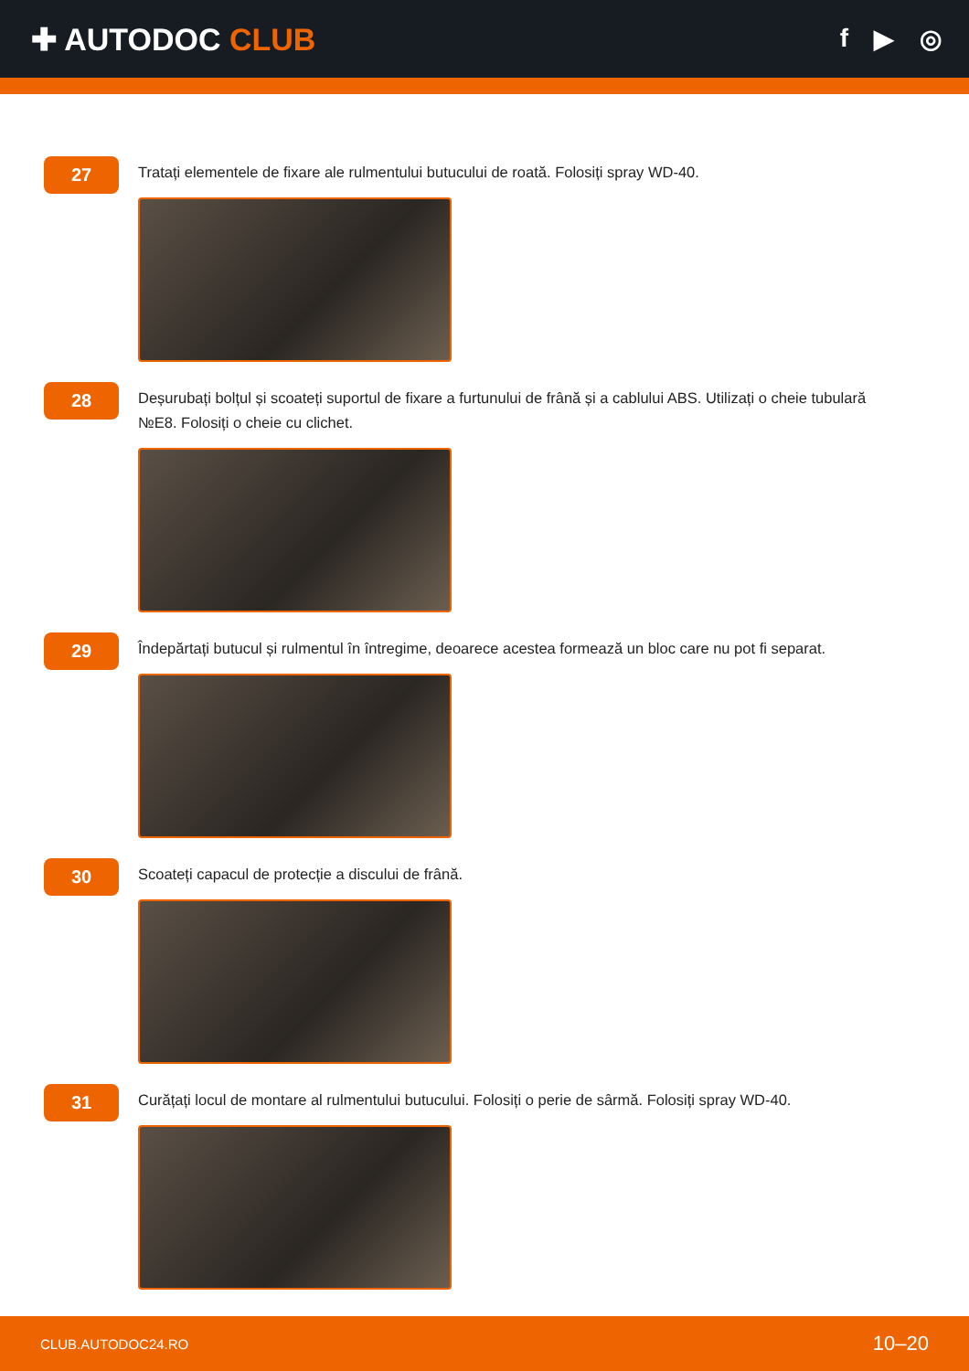✚ AUTODOC CLUB
f ▶ ◎
27
Tratați elementele de fixare ale rulmentului butucului de roată. Folosiți spray WD-40.
28
Deșurubați bolțul și scoateți suportul de fixare a furtunului de frână și a cablului ABS. Utilizați o cheie tubulară №E8. Folosiți o cheie cu clichet.
29
Îndepărtați butucul și rulmentul în întregime, deoarece acestea formează un bloc care nu pot fi separat.
30
Scoateți capacul de protecție a discului de frână.
31
Curățați locul de montare al rulmentului butucului. Folosiți o perie de sârmă. Folosiți spray WD-40.
CLUB.AUTODOC24.RO 10–20